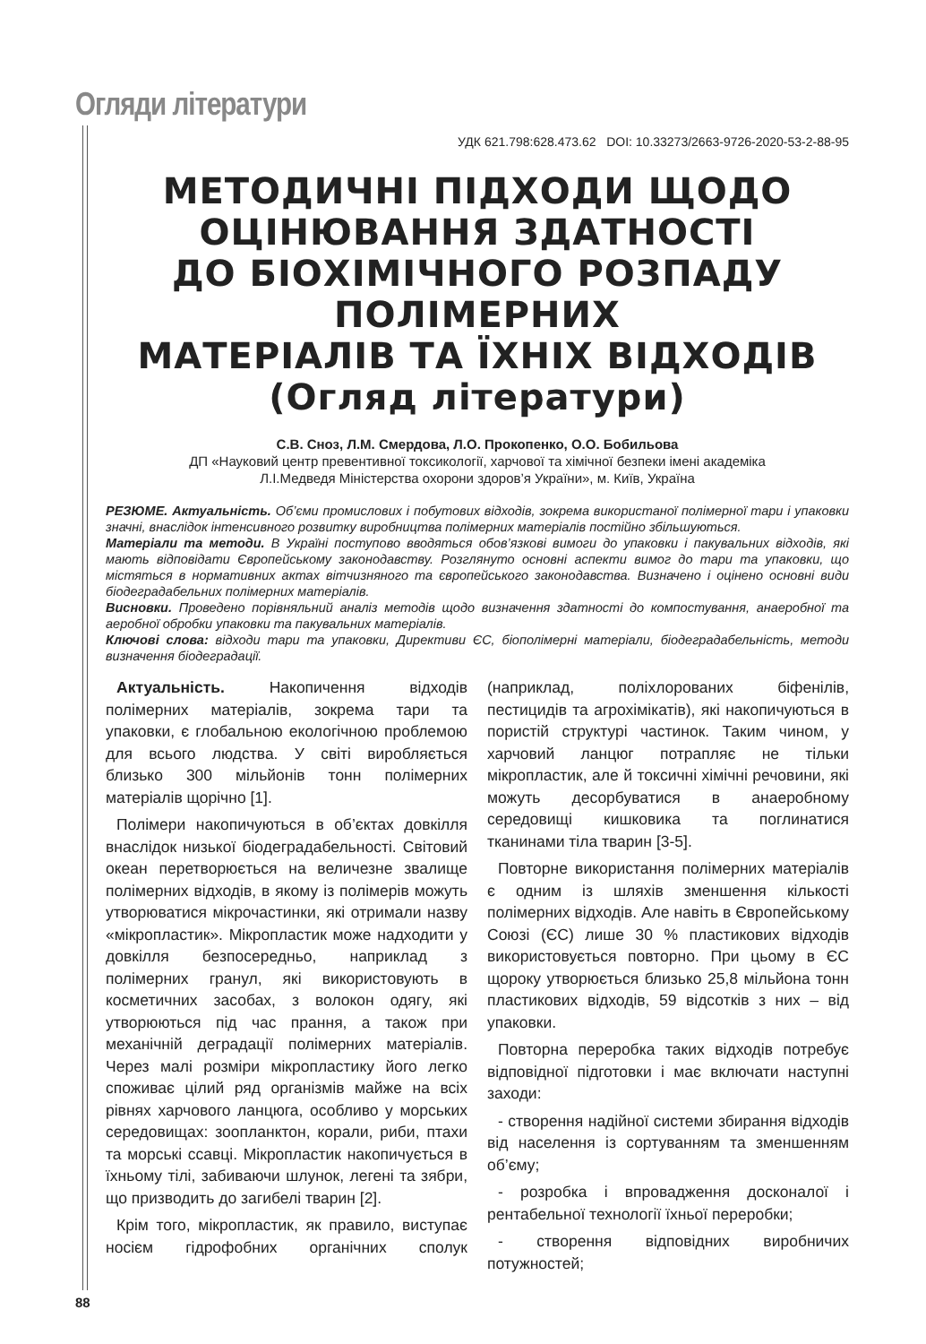Огляди літератури
УДК 621.798:628.473.62 DOI: 10.33273/2663-9726-2020-53-2-88-95
МЕТОДИЧНІ ПІДХОДИ ЩОДО
ОЦІНЮВАННЯ ЗДАТНОСТІ
ДО БІОХІМІЧНОГО РОЗПАДУ ПОЛІМЕРНИХ
МАТЕРІАЛІВ ТА ЇХНІХ ВІДХОДІВ
(Огляд літератури)
С.В. Сноз, Л.М. Смердова, Л.О. Прокопенко, О.О. Бобильова
ДП «Науковий центр превентивної токсикології, харчової та хімічної безпеки імені академіка
Л.І.Медведя Міністерства охорони здоров’я України», м. Київ, Україна
РЕЗЮМЕ. Актуальність. Об’єми промислових і побутових відходів, зокрема використаної полімерної тари і упаковки значні, внаслідок інтенсивного розвитку виробництва полімерних матеріалів постійно збільшуються.
Матеріали та методи. В Україні поступово вводяться обов’язкові вимоги до упаковки і пакувальних відходів, які мають відповідати Європейському законодавству. Розглянуто основні аспекти вимог до тари та упаковки, що містяться в нормативних актах вітчизняного та європейського законодавства. Визначено і оцінено основні види біодеградабельних полімерних матеріалів.
Висновки. Проведено порівняльний аналіз методів щодо визначення здатності до компостування, анаеробної та аеробної обробки упаковки та пакувальних матеріалів.
Ключові слова: відходи тари та упаковки, Директиви ЄС, біополімерні матеріали, біодеградабельність, методи визначення біодеградації.
Актуальність. Накопичення відходів полімерних матеріалів, зокрема тари та упаковки, є глобальною екологічною проблемою для всього людства. У світі виробляється близько 300 мільйонів тонн полімерних матеріалів щорічно [1].
Полімери накопичуються в об’єктах довкілля внаслідок низької біодеградабельності. Світовий океан перетворюється на величезне звалище полімерних відходів, в якому із полімерів можуть утворюватися мікрочастинки, які отримали назву «мікропластик». Мікропластик може надходити у довкілля безпосередньо, наприклад з полімерних гранул, які використовують в косметичних засобах, з волокон одягу, які утворюються під час прання, а також при механічній деградації полімерних матеріалів. Через малі розміри мікропластику його легко споживає цілий ряд організмів майже на всіх рівнях харчового ланцюга, особливо у морських середовищах: зоопланктон, корали, риби, птахи та морські ссавці. Мікропластик накопичується в їхньому тілі, забиваючи шлунок, легені та зябри, що призводить до загибелі тварин [2].
Крім того, мікропластик, як правило, виступає носієм гідрофобних органічних сполук (наприклад, поліхлорованих біфенілів, пестицидів та агрохімікатів), які накопичуються в пористій структурі частинок. Таким чином, у харчовий ланцюг потрапляє не тільки мікропластик, але й токсичні хімічні речовини, які можуть десорбуватися в анаеробному середовищі кишковика та поглинатися тканинами тіла тварин [3-5].
Повторне використання полімерних матеріалів є одним із шляхів зменшення кількості полімерних відходів. Але навіть в Європейському Союзі (ЄС) лише 30 % пластикових відходів використовується повторно. При цьому в ЄС щороку утворюється близько 25,8 мільйона тонн пластикових відходів, 59 відсотків з них – від упаковки.
Повторна переробка таких відходів потребує відповідної підготовки і має включати наступні заходи:
- створення надійної системи збирання відходів від населення із сортуванням та зменшенням об’єму;
- розробка і впровадження досконалої і рентабельної технології їхньої переробки;
- створення відповідних виробничих потужностей;
88